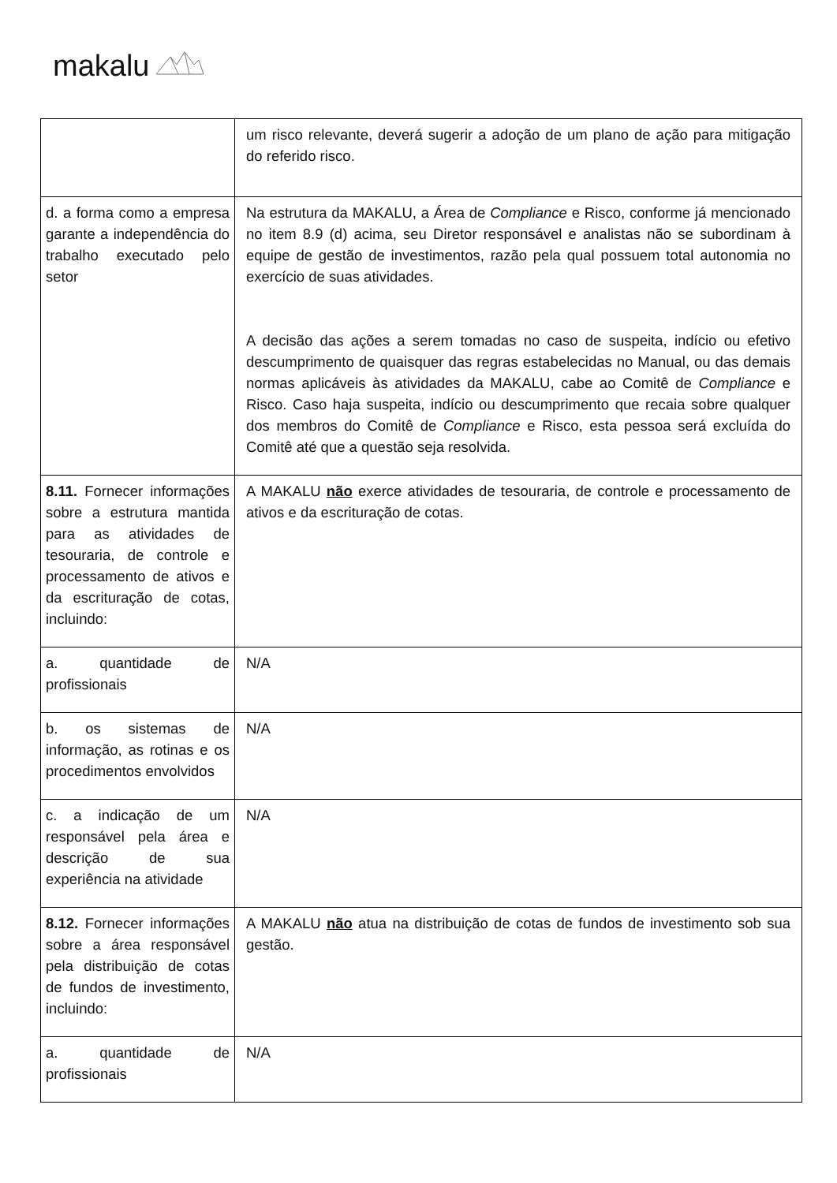makalu
| | um risco relevante, deverá sugerir a adoção de um plano de ação para mitigação do referido risco. |
| d. a forma como a empresa garante a independência do trabalho executado pelo setor | Na estrutura da MAKALU, a Área de Compliance e Risco, conforme já mencionado no item 8.9 (d) acima, seu Diretor responsável e analistas não se subordinam à equipe de gestão de investimentos, razão pela qual possuem total autonomia no exercício de suas atividades. A decisão das ações a serem tomadas no caso de suspeita, indício ou efetivo descumprimento de quaisquer das regras estabelecidas no Manual, ou das demais normas aplicáveis às atividades da MAKALU, cabe ao Comitê de Compliance e Risco. Caso haja suspeita, indício ou descumprimento que recaia sobre qualquer dos membros do Comitê de Compliance e Risco, esta pessoa será excluída do Comitê até que a questão seja resolvida. |
| 8.11. Fornecer informações sobre a estrutura mantida para as atividades de tesouraria, de controle e processamento de ativos e da escrituração de cotas, incluindo: | A MAKALU não exerce atividades de tesouraria, de controle e processamento de ativos e da escrituração de cotas. |
| a. quantidade de profissionais | N/A |
| b. os sistemas de informação, as rotinas e os procedimentos envolvidos | N/A |
| c. a indicação de um responsável pela área e descrição de sua experiência na atividade | N/A |
| 8.12. Fornecer informações sobre a área responsável pela distribuição de cotas de fundos de investimento, incluindo: | A MAKALU não atua na distribuição de cotas de fundos de investimento sob sua gestão. |
| a. quantidade de profissionais | N/A |